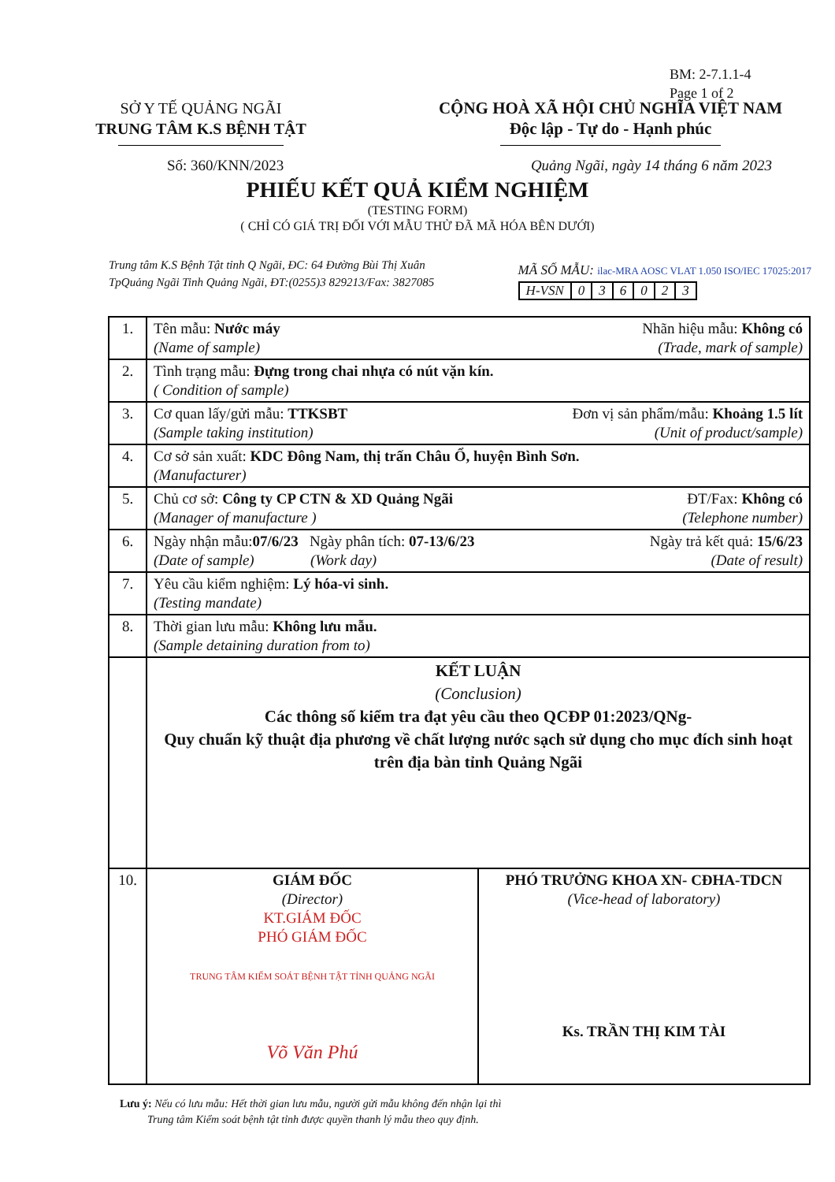BM: 2-7.1.1-4
Page 1 of 2
SỞ Y TẾ QUẢNG NGÃI
TRUNG TÂM K.S BỆNH TẬT
CỘNG HOÀ XÃ HỘI CHỦ NGHĨA VIỆT NAM
Độc lập - Tự do - Hạnh phúc
Số: 360/KNN/2023 Quảng Ngãi, ngày 14 tháng 6 năm 2023
PHIẾU KẾT QUẢ KIỂM NGHIỆM
(TESTING FORM)
( CHỈ CÓ GIÁ TRỊ ĐỐI VỚI MẪU THỬ ĐÃ MÃ HÓA BÊN DƯỚI)
Trung tâm K.S Bệnh Tật tỉnh Q Ngãi, ĐC: 64 Đường Bùi Thị Xuân
TpQuảng Ngãi Tinh Quảng Ngãi, ĐT:(0255)3 829213/Fax: 3827085
MÃ SỐ MẪU: ilac-MRA AOSC VLAT 1.050 ISO/IEC 17025:2017
| H-VSN | 0 | 3 | 6 | 0 | 2 | 3 |
| 1. | Tên mẫu: Nước máy Nhãn hiệu mẫu: Không có (Trade, mark of sample) (Name of sample) |
| 2. | Tình trạng mẫu: Đựng trong chai nhựa có nút vặn kín. ( Condition of sample) |
| 3. | Cơ quan lấy/gửi mẫu: TTKSBT Đơn vị sản phẩm/mẫu: Khoảng 1.5 lít (Unit of product/sample) (Sample taking institution) |
| 4. | Cơ sở sản xuất: KDC Đông Nam, thị trấn Châu Ổ, huyện Bình Sơn. (Manufacturer) |
| 5. | Chủ cơ sở: Công ty CP CTN & XD Quảng Ngãi ĐT/Fax: Không có (Telephone number) (Manager of manufacture ) |
| 6. | Ngày nhận mẫu: 07/6/23 Ngày phân tích: 07-13/6/23 Ngày trả kết quả: 15/6/23 (Date of result) (Date of sample) (Work day) |
| 7. | Yêu cầu kiểm nghiệm: Lý hóa-vi sinh. (Testing mandate) |
| 8. | Thời gian lưu mẫu: Không lưu mẫu. (Sample detaining duration from to) |
| | KẾT LUẬN (Conclusion) Các thông số kiểm tra đạt yêu cầu theo QCĐP 01:2023/QNg- Quy chuẩn kỹ thuật địa phương về chất lượng nước sạch sử dụng cho mục đích sinh hoạt trên địa bàn tỉnh Quảng Ngãi |
| 10. | / GIÁM ĐỐC (Director) KT.GIÁM ĐỐC PHÓ GIÁM ĐỐC TRUNG TÂM KIỂM SOÁT BỆNH TẬT TỈNH QUẢNG NGÃI Võ Văn Phú / PHÓ TRƯỞNG KHOA XN- CĐHA-TDCN (Vice-head of laboratory) Ks. TRẦN THỊ KIM TÀI / |
Lưu ý: Nếu có lưu mẫu: Hết thời gian lưu mẫu, người gửi mẫu không đến nhận lại thì
Trung tâm Kiểm soát bệnh tật tỉnh được quyền thanh lý mẫu theo quy định.